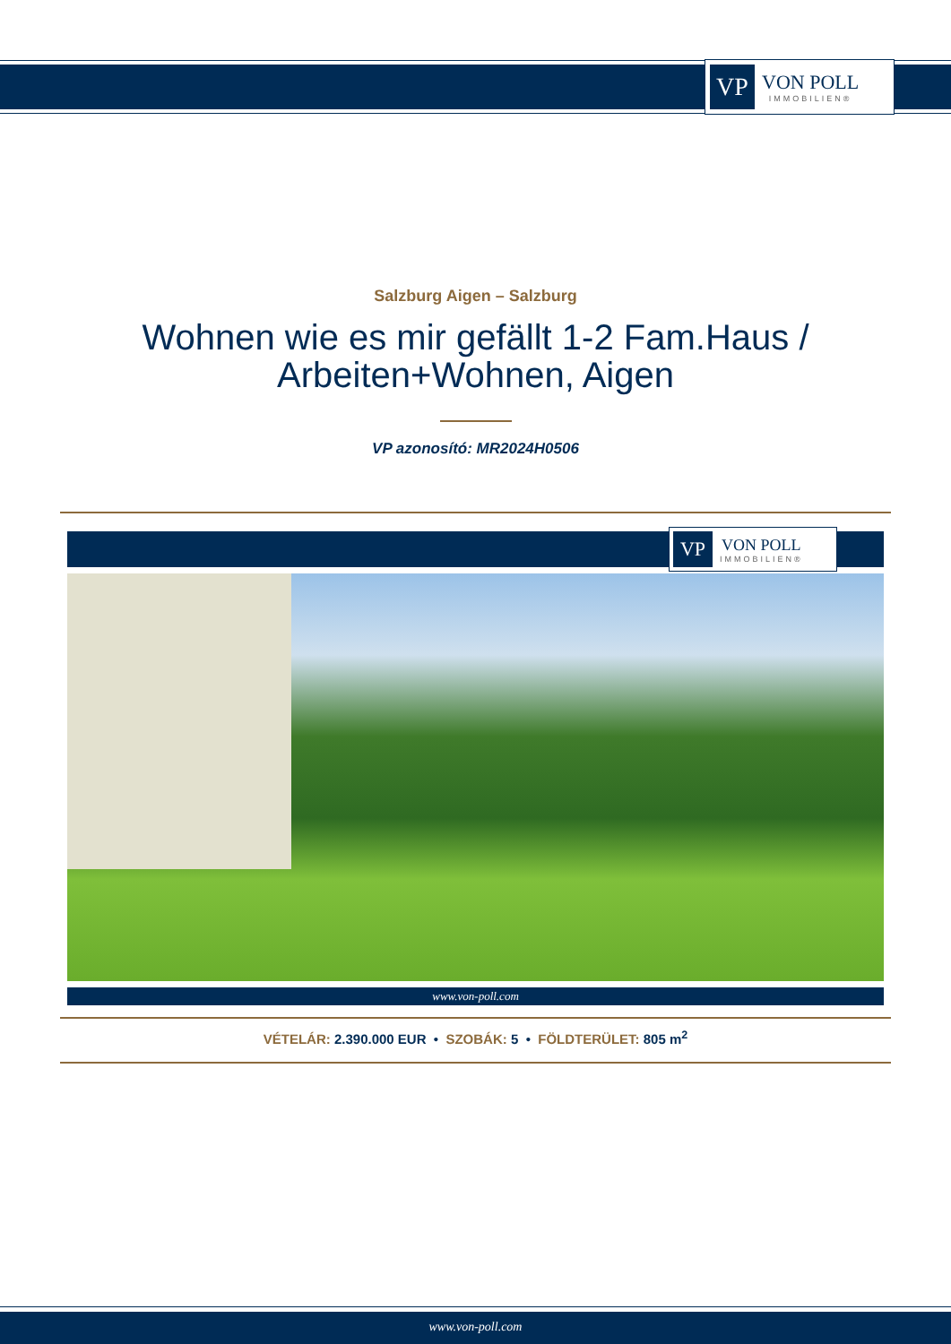VP
VON POLL
IMMOBILIEN®
Salzburg Aigen – Salzburg
Wohnen wie es mir gefällt 1-2 Fam.Haus /
Arbeiten+Wohnen, Aigen
VP azonosító: MR2024H0506
VP
VON POLL
IMMOBILIEN®
www.von-poll.com
VÉTELÁR: 2.390.000 EUR • SZOBÁK: 5 • FÖLDTERÜLET: 805 m<sup>2</sup>
www.von-poll.com